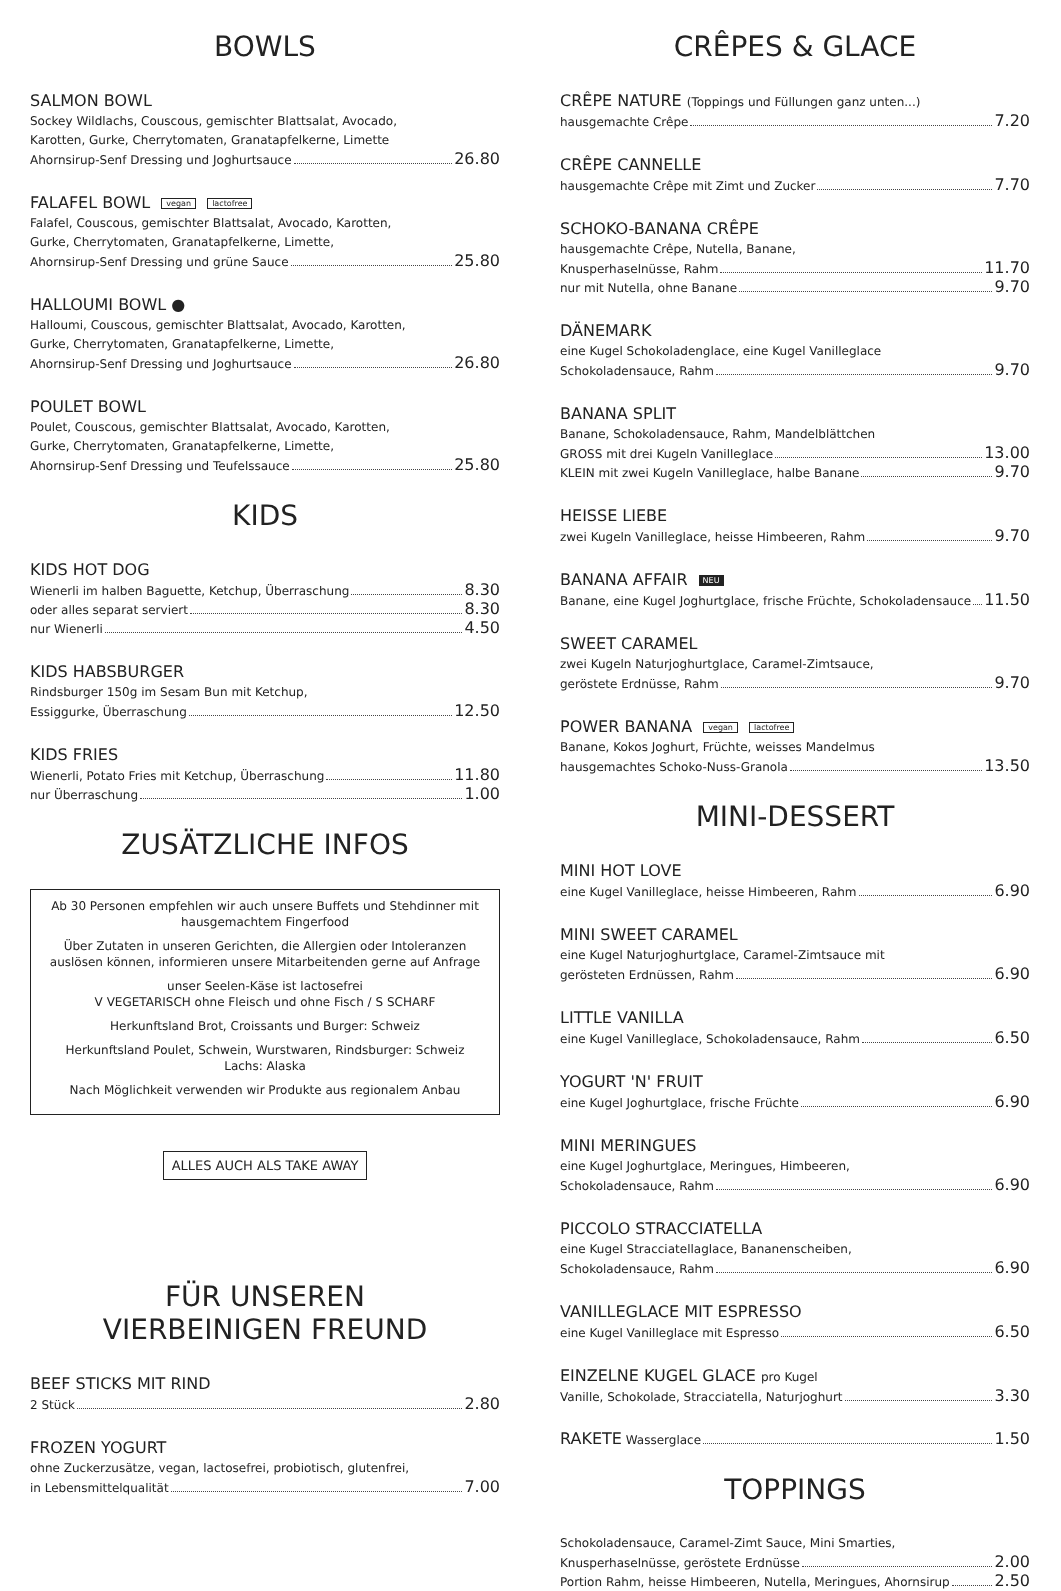BOWLS
SALMON BOWL
Sockey Wildlachs, Couscous, gemischter Blattsalat, Avocado,
Karotten, Gurke, Cherrytomaten, Granatapfelkerne, Limette
Ahornsirup-Senf Dressing und Joghurtsauce 26.80
FALAFEL BOWL vegan lactofree
Falafel, Couscous, gemischter Blattsalat, Avocado, Karotten,
Gurke, Cherrytomaten, Granatapfelkerne, Limette,
Ahornsirup-Senf Dressing und grüne Sauce 25.80
HALLOUMI BOWL ●
Halloumi, Couscous, gemischter Blattsalat, Avocado, Karotten,
Gurke, Cherrytomaten, Granatapfelkerne, Limette,
Ahornsirup-Senf Dressing und Joghurtsauce 26.80
POULET BOWL
Poulet, Couscous, gemischter Blattsalat, Avocado, Karotten,
Gurke, Cherrytomaten, Granatapfelkerne, Limette,
Ahornsirup-Senf Dressing und Teufelssauce 25.80
KIDS
KIDS HOT DOG
Wienerli im halben Baguette, Ketchup, Überraschung 8.30
oder alles separat serviert 8.30
nur Wienerli 4.50
KIDS HABSBURGER
Rindsburger 150g im Sesam Bun mit Ketchup,
Essiggurke, Überraschung 12.50
KIDS FRIES
Wienerli, Potato Fries mit Ketchup, Überraschung 11.80
nur Überraschung 1.00
ZUSÄTZLICHE INFOS
Ab 30 Personen empfehlen wir auch unsere Buffets und Stehdinner mit hausgemachtem Fingerfood
Über Zutaten in unseren Gerichten, die Allergien oder Intoleranzen auslösen können, informieren unsere Mitarbeitenden gerne auf Anfrage
unser Seelen-Käse ist lactosefrei
V VEGETARISCH ohne Fleisch und ohne Fisch / S SCHARF
Herkunftsland Brot, Croissants und Burger: Schweiz
Herkunftsland Poulet, Schwein, Wurstwaren, Rindsburger: Schweiz
Lachs: Alaska
Nach Möglichkeit verwenden wir Produkte aus regionalem Anbau
ALLES AUCH ALS TAKE AWAY
FÜR UNSEREN
VIERBEINIGEN FREUND
BEEF STICKS MIT RIND
2 Stück 2.80
FROZEN YOGURT
ohne Zuckerzusätze, vegan, lactosefrei, probiotisch, glutenfrei,
in Lebensmittelqualität 7.00
CRÊPES & GLACE
CRÊPE NATURE (Toppings und Füllungen ganz unten...)
hausgemachte Crêpe 7.20
CRÊPE CANNELLE
hausgemachte Crêpe mit Zimt und Zucker 7.70
SCHOKO-BANANA CRÊPE
hausgemachte Crêpe, Nutella, Banane,
Knusperhaselnüsse, Rahm 11.70
nur mit Nutella, ohne Banane 9.70
DÄNEMARK
eine Kugel Schokoladenglace, eine Kugel Vanilleglace
Schokoladensauce, Rahm 9.70
BANANA SPLIT
Banane, Schokoladensauce, Rahm, Mandelblättchen
GROSS mit drei Kugeln Vanilleglace 13.00
KLEIN mit zwei Kugeln Vanilleglace, halbe Banane 9.70
HEISSE LIEBE
zwei Kugeln Vanilleglace, heisse Himbeeren, Rahm 9.70
BANANA AFFAIR NEU
Banane, eine Kugel Joghurtglace, frische Früchte, Schokoladensauce 11.50
SWEET CARAMEL
zwei Kugeln Naturjoghurtglace, Caramel-Zimtsauce,
geröstete Erdnüsse, Rahm 9.70
POWER BANANA vegan lactofree
Banane, Kokos Joghurt, Früchte, weisses Mandelmus
hausgemachtes Schoko-Nuss-Granola 13.50
MINI-DESSERT
MINI HOT LOVE
eine Kugel Vanilleglace, heisse Himbeeren, Rahm 6.90
MINI SWEET CARAMEL
eine Kugel Naturjoghurtglace, Caramel-Zimtsauce mit
gerösteten Erdnüssen, Rahm 6.90
LITTLE VANILLA
eine Kugel Vanilleglace, Schokoladensauce, Rahm 6.50
YOGURT 'N' FRUIT
eine Kugel Joghurtglace, frische Früchte 6.90
MINI MERINGUES
eine Kugel Joghurtglace, Meringues, Himbeeren,
Schokoladensauce, Rahm 6.90
PICCOLO STRACCIATELLA
eine Kugel Stracciatellaglace, Bananenscheiben,
Schokoladensauce, Rahm 6.90
VANILLEGLACE MIT ESPRESSO
eine Kugel Vanilleglace mit Espresso 6.50
EINZELNE KUGEL GLACE pro Kugel
Vanille, Schokolade, Stracciatella, Naturjoghurt 3.30
RAKETE Wasserglace 1.50
TOPPINGS
Schokoladensauce, Caramel-Zimt Sauce, Mini Smarties,
Knusperhaselnüsse, geröstete Erdnüsse 2.00
Portion Rahm, heisse Himbeeren, Nutella, Meringues, Ahornsirup 2.50